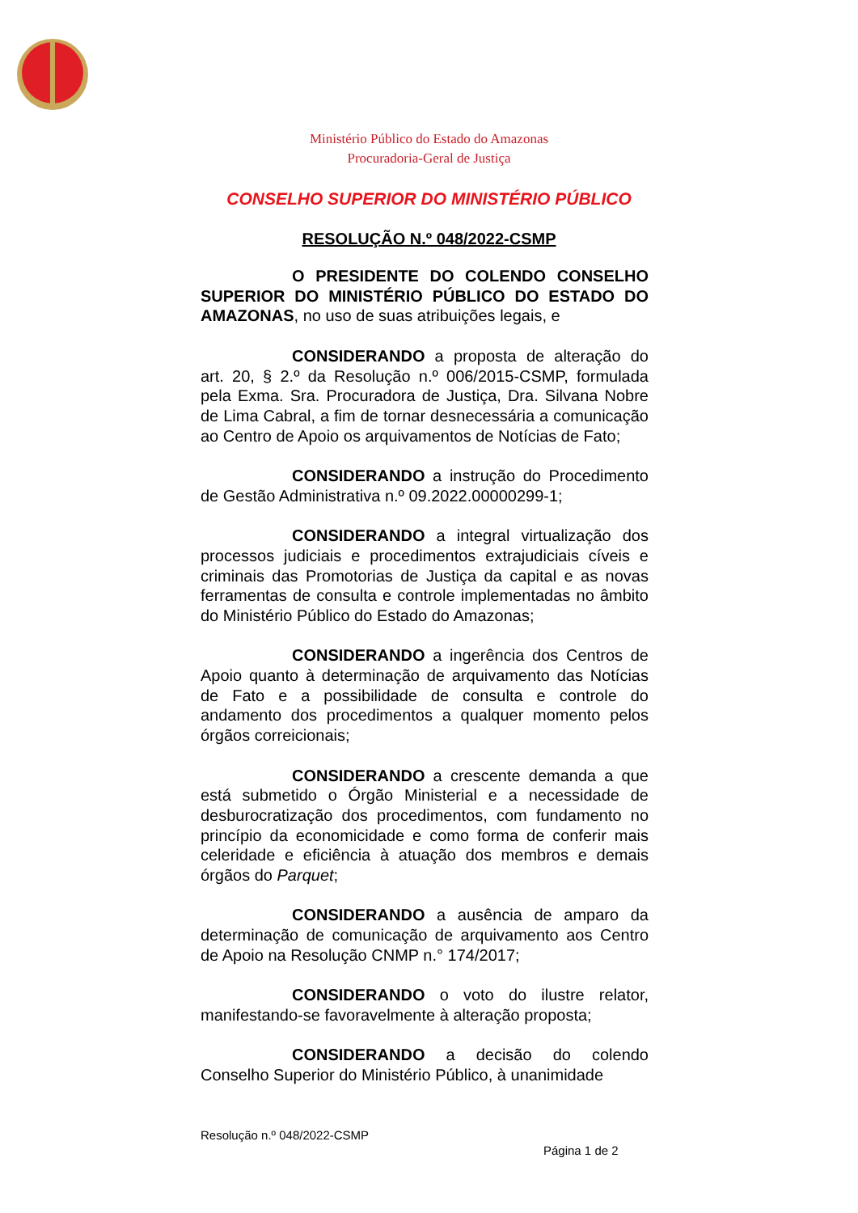Ministério Público do Estado do Amazonas
Procuradoria-Geral de Justiça
CONSELHO SUPERIOR DO MINISTÉRIO PÚBLICO
RESOLUÇÃO N.º 048/2022-CSMP
O PRESIDENTE DO COLENDO CONSELHO SUPERIOR DO MINISTÉRIO PÚBLICO DO ESTADO DO AMAZONAS, no uso de suas atribuições legais, e
CONSIDERANDO a proposta de alteração do art. 20, § 2.º da Resolução n.º 006/2015-CSMP, formulada pela Exma. Sra. Procuradora de Justiça, Dra. Silvana Nobre de Lima Cabral, a fim de tornar desnecessária a comunicação ao Centro de Apoio os arquivamentos de Notícias de Fato;
CONSIDERANDO a instrução do Procedimento de Gestão Administrativa n.º 09.2022.00000299-1;
CONSIDERANDO a integral virtualização dos processos judiciais e procedimentos extrajudiciais cíveis e criminais das Promotorias de Justiça da capital e as novas ferramentas de consulta e controle implementadas no âmbito do Ministério Público do Estado do Amazonas;
CONSIDERANDO a ingerência dos Centros de Apoio quanto à determinação de arquivamento das Notícias de Fato e a possibilidade de consulta e controle do andamento dos procedimentos a qualquer momento pelos órgãos correicionais;
CONSIDERANDO a crescente demanda a que está submetido o Órgão Ministerial e a necessidade de desburocratização dos procedimentos, com fundamento no princípio da economicidade e como forma de conferir mais celeridade e eficiência à atuação dos membros e demais órgãos do Parquet;
CONSIDERANDO a ausência de amparo da determinação de comunicação de arquivamento aos Centro de Apoio na Resolução CNMP n.° 174/2017;
CONSIDERANDO o voto do ilustre relator, manifestando-se favoravelmente à alteração proposta;
CONSIDERANDO a decisão do colendo Conselho Superior do Ministério Público, à unanimidade
Resolução n.º 048/2022-CSMP
Página 1 de 2